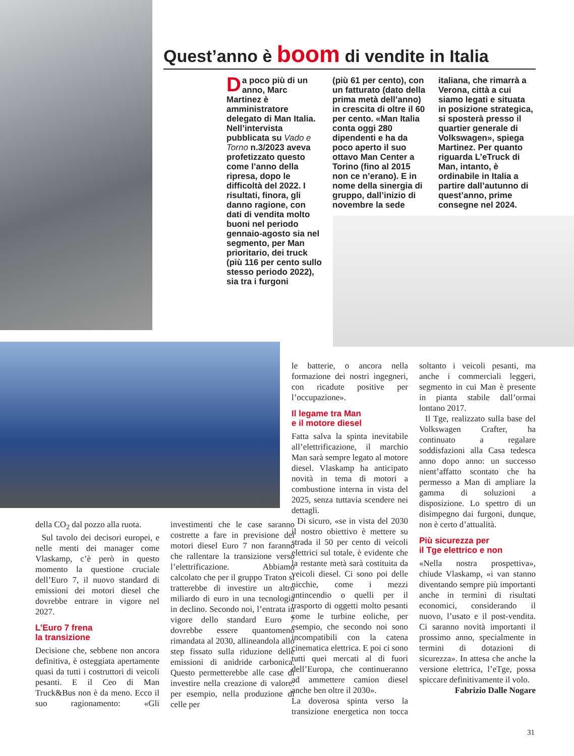Quest’anno è boom di vendite in Italia
Da poco più di un anno, Marc Martinez è amministratore delegato di Man Italia. Nell’intervista pubblicata su Vado e Torno n.3/2023 aveva profetizzato questo come l’anno della ripresa, dopo le difficoltà del 2022. I risultati, finora, gli danno ragione, con dati di vendita molto buoni nel periodo gennaio-agosto sia nel segmento, per Man prioritario, dei truck (più 116 per cento sullo stesso periodo 2022), sia tra i furgoni
(più 61 per cento), con un fatturato (dato della prima metà dell’anno) in crescita di oltre il 60 per cento. «Man Italia conta oggi 280 dipendenti e ha da poco aperto il suo ottavo Man Center a Torino (fino al 2015 non ce n’erano). E in nome della sinergia di gruppo, dall’inizio di novembre la sede
italiana, che rimarrà a Verona, città a cui siamo legati e situata in posizione strategica, si sposterà presso il quartier generale di Volkswagen», spiega Martinez. Per quanto riguarda L’eTruck di Man, intanto, è ordinabile in Italia a partire dall’autunno di quest’anno, prime consegne nel 2024.
le batterie, o ancora nella formazione dei nostri ingegneri, con ricadute positive per l’occupazione».
Il legame tra Man
e il motore diesel
Fatta salva la spinta inevitabile all’elettrificazione, il marchio Man sarà sempre legato al motore diesel. Vlaskamp ha anticipato novità in tema di motori a combustione interna in vista del 2025, senza tuttavia scendere nei dettagli.
Di sicuro, «se in vista del 2030 il nostro obiettivo è mettere su strada il 50 per cento di veicoli elettrici sul totale, è evidente che la restante metà sarà costituita da veicoli diesel. Ci sono poi delle nicchie, come i mezzi antincendio o quelli per il trasporto di oggetti molto pesanti come le turbine eoliche, per esempio, che secondo noi sono incompatibili con la catena cinematica elettrica. E poi ci sono tutti quei mercati al di fuori dell’Europa, che continueranno ad ammettere camion diesel anche ben oltre il 2030».
La doverosa spinta verso la transizione energetica non tocca soltanto i veicoli pesanti, ma anche i commerciali leggeri, segmento in cui Man è presente in pianta stabile dall’ormai lontano 2017.
Il Tge, realizzato sulla base del Volkswagen Crafter, ha continuato a regalare soddisfazioni alla Casa tedesca anno dopo anno: un successo nient’affatto scontato che ha permesso a Man di ampliare la gamma di soluzioni a disposizione. Lo spettro di un disimpegno dai furgoni, dunque, non è certo d’attualità.
Più sicurezza per
il Tge elettrico e non
«Nella nostra prospettiva», chiude Vlaskamp, «i van stanno diventando sempre più importanti anche in termini di risultati economici, considerando il nuovo, l’usato e il post-vendita. Ci saranno novità importanti il prossimo anno, specialmente in termini di dotazioni di sicurezza». In attesa che anche la versione elettrica, l’eTge, possa spiccare definitivamente il volo.
Fabrizio Dalle Nogare
della CO<sub>2</sub> dal pozzo alla ruota.
Sul tavolo dei decisori europei, e nelle menti dei manager come Vlaskamp, c’è però in questo momento la questione cruciale dell’Euro 7, il nuovo standard di emissioni dei motori diesel che dovrebbe entrare in vigore nel 2027.
L’Euro 7 frena
la transizione
Decisione che, sebbene non ancora definitiva, è osteggiata apertamente quasi da tutti i costruttori di veicoli pesanti. E il Ceo di Man Truck&Bus non è da meno. Ecco il suo ragionamento: «Gli investimenti che le case saranno costrette a fare in previsione dei motori diesel Euro 7 non faranno che rallentare la transizione verso l’elettrificazione. Abbiamo calcolato che per il gruppo Traton si tratterebbe di investire un altro miliardo di euro in una tecnologia in declino. Secondo noi, l’entrata in vigore dello standard Euro 7 dovrebbe essere quantomeno rimandata al 2030, allineandola allo step fissato sulla riduzione delle emissioni di anidride carbonica. Questo permetterebbe alle case di investire nella creazione di valore: per esempio, nella produzione di celle per
31